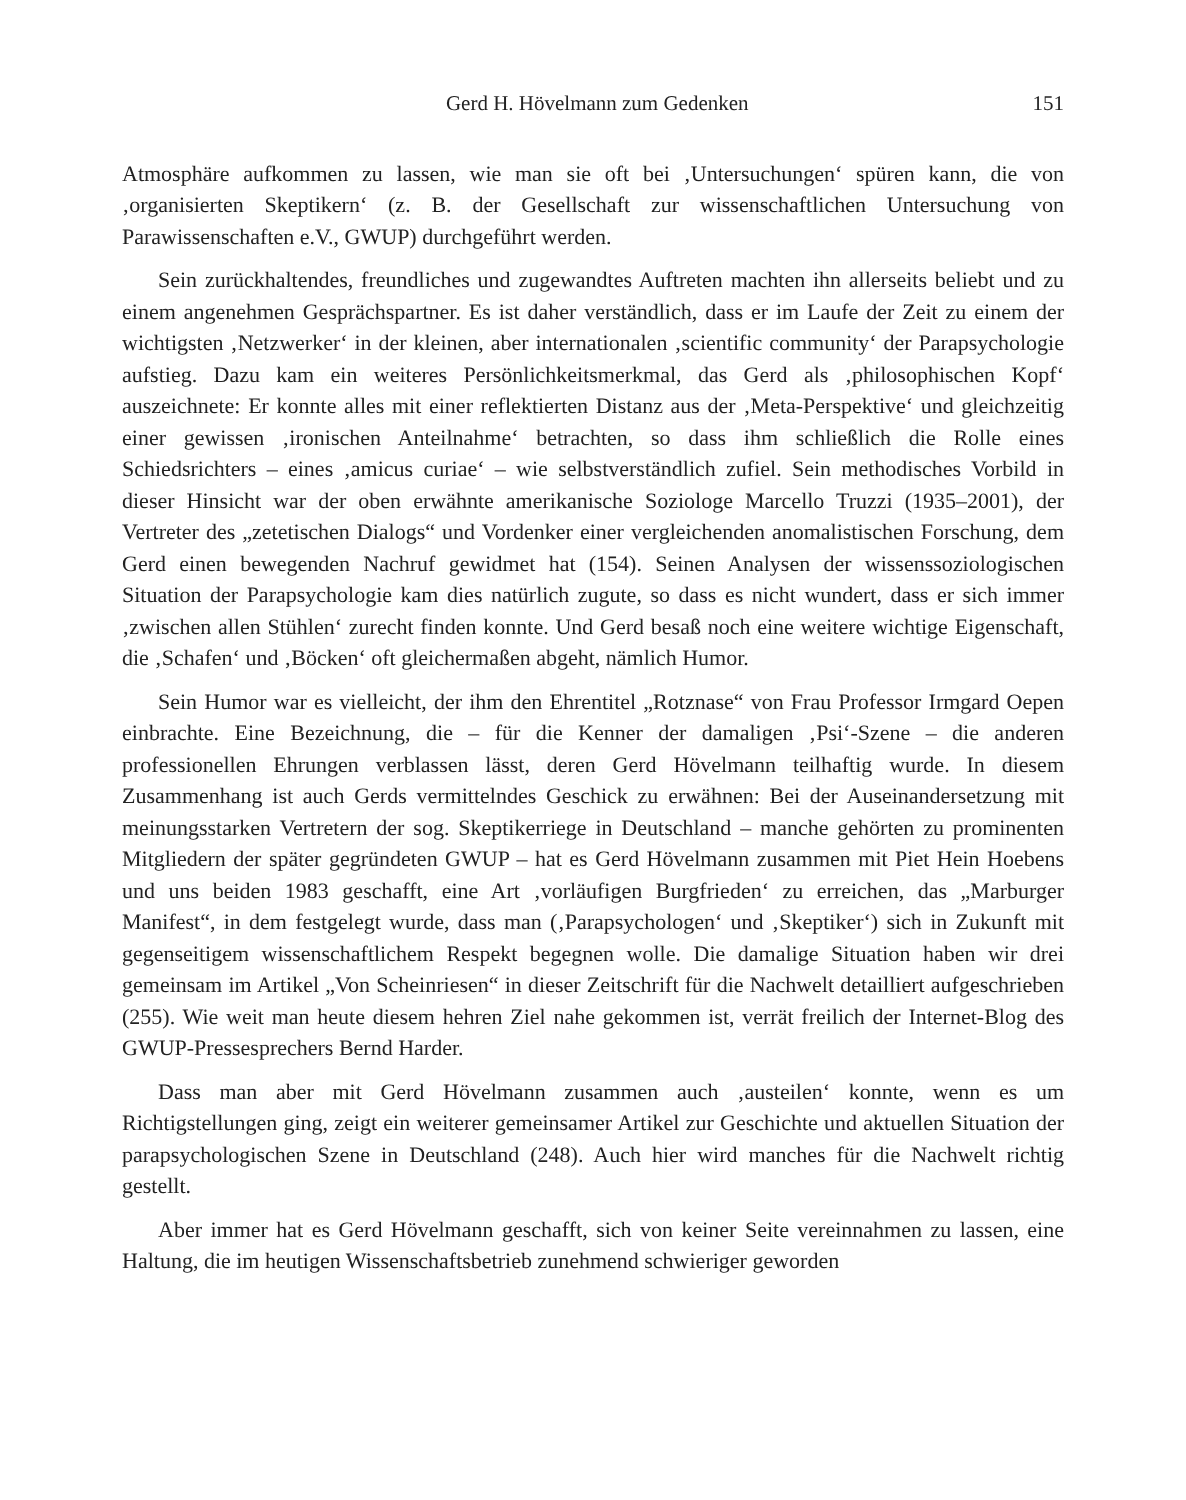Gerd H. Hövelmann zum Gedenken 151
Atmosphäre aufkommen zu lassen, wie man sie oft bei ‚Untersuchungen‘ spüren kann, die von ‚organisierten Skeptikern‘ (z. B. der Gesellschaft zur wissenschaftlichen Untersuchung von Parawissenschaften e.V., GWUP) durchgeführt werden.
Sein zurückhaltendes, freundliches und zugewandtes Auftreten machten ihn allerseits beliebt und zu einem angenehmen Gesprächspartner. Es ist daher verständlich, dass er im Laufe der Zeit zu einem der wichtigsten ‚Netzwerker‘ in der kleinen, aber internationalen ‚scientific community‘ der Parapsychologie aufstieg. Dazu kam ein weiteres Persönlichkeits­merkmal, das Gerd als ‚philosophischen Kopf‘ auszeichnete: Er konnte alles mit einer reflek­tierten Distanz aus der ‚Meta-Perspektive‘ und gleichzeitig einer gewissen ‚ironischen Anteil­nahme‘ betrachten, so dass ihm schließlich die Rolle eines Schiedsrichters – eines ‚amicus curiae‘ – wie selbstverständlich zufiel. Sein methodisches Vorbild in dieser Hinsicht war der oben erwähnte amerikanische Soziologe Marcello Truzzi (1935–2001), der Vertreter des „zete­tischen Dialogs“ und Vordenker einer vergleichenden anomalistischen Forschung, dem Gerd einen bewegenden Nachruf gewidmet hat (154). Seinen Analysen der wissenssoziologischen Situation der Parapsychologie kam dies natürlich zugute, so dass es nicht wundert, dass er sich immer ‚zwischen allen Stühlen‘ zurecht finden konnte. Und Gerd besaß noch eine weitere wich­tige Eigenschaft, die ‚Schafen‘ und ‚Böcken‘ oft gleichermaßen abgeht, nämlich Humor.
Sein Humor war es vielleicht, der ihm den Ehrentitel „Rotznase“ von Frau Professor Irm­gard Oepen einbrachte. Eine Bezeichnung, die – für die Kenner der damaligen ‚Psi‘-Szene – die anderen professionellen Ehrungen verblassen lässt, deren Gerd Hövelmann teilhaftig wurde. In diesem Zusammenhang ist auch Gerds vermittelndes Geschick zu erwähnen: Bei der Auseinandersetzung mit meinungsstarken Vertretern der sog. Skeptikerriege in Deutsch­land – manche gehörten zu prominenten Mitgliedern der später gegründeten GWUP – hat es Gerd Hövelmann zusammen mit Piet Hein Hoebens und uns beiden 1983 geschafft, eine Art ‚vorläufigen Burgfrieden‘ zu erreichen, das „Marburger Manifest“, in dem festgelegt wurde, dass man (‚Parapsychologen‘ und ‚Skeptiker‘) sich in Zukunft mit gegenseitigem wissenschaft­lichem Respekt begegnen wolle. Die damalige Situation haben wir drei gemeinsam im Artikel „Von Scheinriesen“ in dieser Zeitschrift für die Nachwelt detailliert aufgeschrieben (255). Wie weit man heute diesem hehren Ziel nahe gekommen ist, verrät freilich der Internet-Blog des GWUP-Pressesprechers Bernd Harder.
Dass man aber mit Gerd Hövelmann zusammen auch ‚austeilen‘ konnte, wenn es um Richtigstellungen ging, zeigt ein weiterer gemeinsamer Artikel zur Geschichte und aktuellen Situation der parapsychologischen Szene in Deutschland (248). Auch hier wird manches für die Nachwelt richtig gestellt.
Aber immer hat es Gerd Hövelmann geschafft, sich von keiner Seite vereinnahmen zu las­sen, eine Haltung, die im heutigen Wissenschaftsbetrieb zunehmend schwieriger geworden